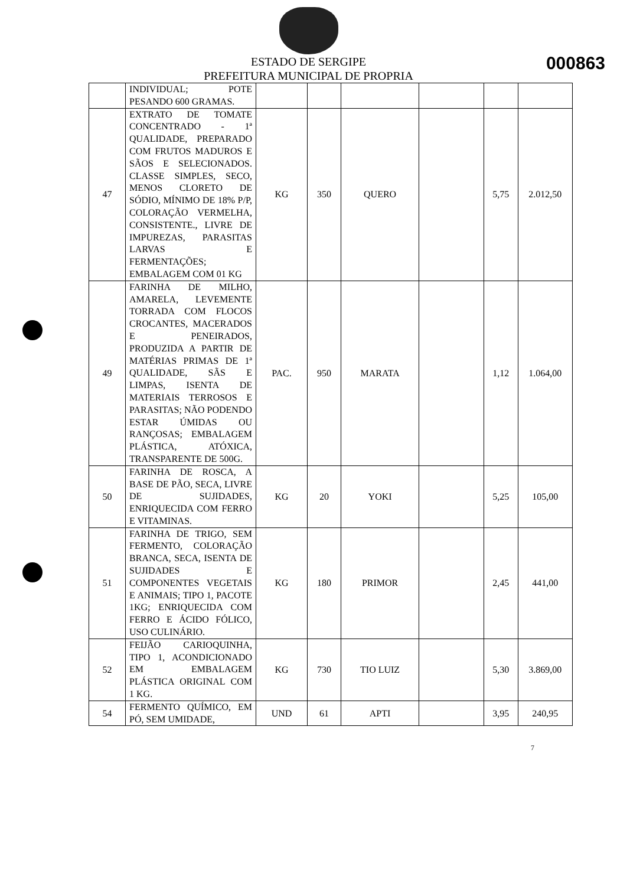000863
ESTADO DE SERGIPE
PREFEITURA MUNICIPAL DE PROPRIA
| | INDIVIDUAL; POTE PESANDO 600 GRAMAS. | | | | | | |
| 47 | EXTRATO DE TOMATE CONCENTRADO - 1ª QUALIDADE, PREPARADO COM FRUTOS MADUROS E SÃOS E SELECIONADOS. CLASSE SIMPLES, SECO, MENOS CLORETO DE SÓDIO, MÍNIMO DE 18% P/P, COLORAÇÃO VERMELHA, CONSISTENTE., LIVRE DE IMPUREZAS, PARASITAS LARVAS E FERMENTAÇÕES; EMBALAGEM COM 01 KG | KG | 350 | QUERO | | 5,75 | 2.012,50 |
| 49 | FARINHA DE MILHO, AMARELA, LEVEMENTE TORRADA COM FLOCOS CROCANTES, MACERADOS E PENEIRADOS, PRODUZIDA A PARTIR DE MATÉRIAS PRIMAS DE 1ª QUALIDADE, SÃS E LIMPAS, ISENTA DE MATERIAIS TERROSOS E PARASITAS; NÃO PODENDO ESTAR ÚMIDAS OU RANÇOSAS; EMBALAGEM PLÁSTICA, ATÓXICA, TRANSPARENTE DE 500G. | PAC. | 950 | MARATA | | 1,12 | 1.064,00 |
| 50 | FARINHA DE ROSCA, A BASE DE PÃO, SECA, LIVRE DE SUJIDADES, ENRIQUECIDA COM FERRO E VITAMINAS. | KG | 20 | YOKI | | 5,25 | 105,00 |
| 51 | FARINHA DE TRIGO, SEM FERMENTO, COLORAÇÃO BRANCA, SECA, ISENTA DE SUJIDADES E COMPONENTES VEGETAIS E ANIMAIS; TIPO 1, PACOTE 1KG; ENRIQUECIDA COM FERRO E ÁCIDO FÓLICO, USO CULINÁRIO. | KG | 180 | PRIMOR | | 2,45 | 441,00 |
| 52 | FEIJÃO CARIOQUINHA, TIPO 1, ACONDICIONADO EM EMBALAGEM PLÁSTICA ORIGINAL COM 1 KG. | KG | 730 | TIO LUIZ | | 5,30 | 3.869,00 |
| 54 | FERMENTO QUÍMICO, EM PÓ, SEM UMIDADE, | UND | 61 | APTI | | 3,95 | 240,95 |
7